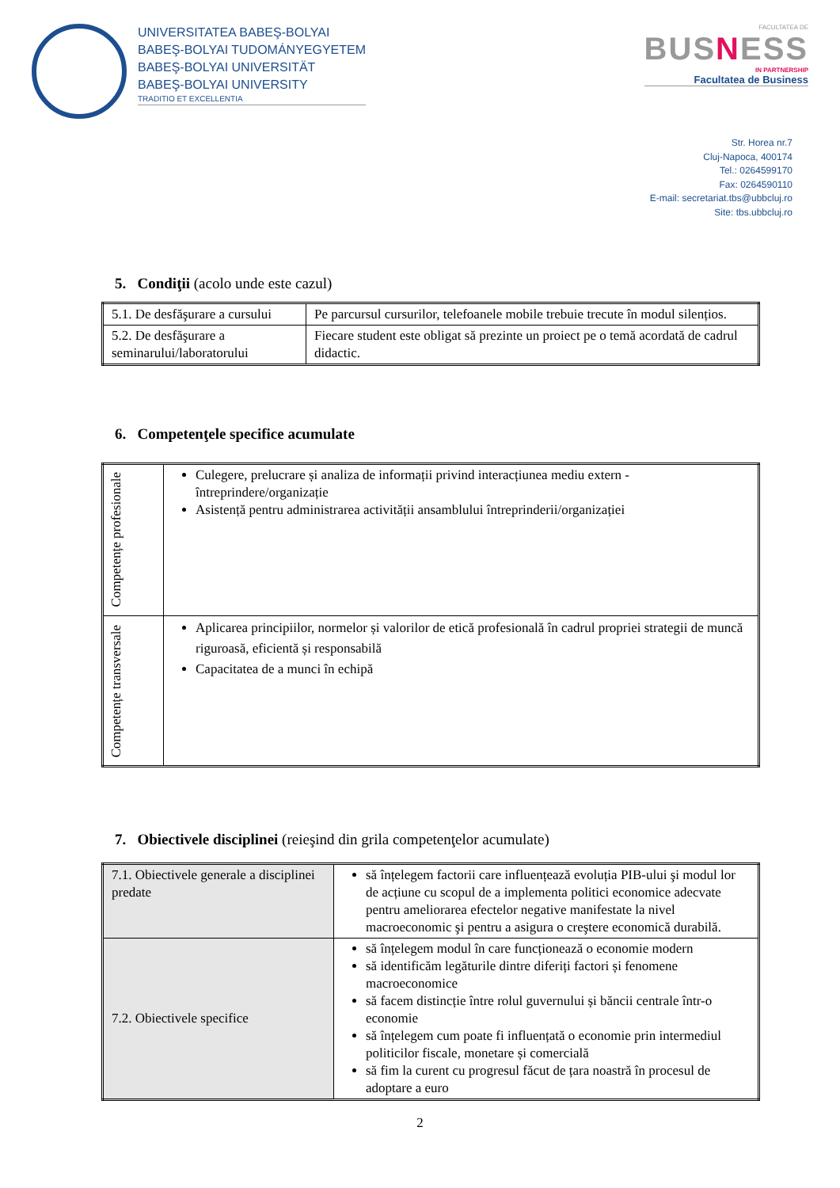UNIVERSITATEA BABEŞ-BOLYAI
BABEŞ-BOLYAI TUDOMÁNYEGYETEM
BABEŞ-BOLYAI UNIVERSITÄT
BABEŞ-BOLYAI UNIVERSITY TRADITIO ET EXCELLENTIA
FACULTATEA DE
BUSNESS
IN PARTNERSHIP
Facultatea de Business
Str. Horea nr.7
Cluj-Napoca, 400174
Tel.: 0264599170
Fax: 0264590110
E-mail: secretariat.tbs@ubbcluj.ro
Site: tbs.ubbcluj.ro
5. Condiţii (acolo unde este cazul)
| 5.1. De desfăşurare a cursului | Pe parcursul cursurilor, telefoanele mobile trebuie trecute în modul silențios. |
| 5.2. De desfăşurare a seminarului/laboratorului | Fiecare student este obligat să prezinte un proiect pe o temă acordată de cadrul didactic. |
6. Competenţele specifice acumulate
| Competențe profesionale | Culegere, prelucrare și analiza de informații privind interacțiunea mediu extern - întreprindere/organizație Asistență pentru administrarea activității ansamblului întreprinderii/organizației |
| Competențe transversale | Aplicarea principiilor, normelor și valorilor de etică profesională în cadrul propriei strategii de muncă riguroasă, eficientă și responsabilă Capacitatea de a munci în echipă |
7. Obiectivele disciplinei (reieşind din grila competenţelor acumulate)
| 7.1. Obiectivele generale a disciplinei predate | să înțelegem factorii care influențează evoluția PIB-ului şi modul lor de acțiune cu scopul de a implementa politici economice adecvate pentru ameliorarea efectelor negative manifestate la nivel macroeconomic şi pentru a asigura o creştere economică durabilă. |
| 7.2. Obiectivele specifice | să înțelegem modul în care funcționează o economie modern să identificăm legăturile dintre diferiți factori și fenomene macroeconomice să facem distincție între rolul guvernului și băncii centrale într-o economie să înțelegem cum poate fi influențată o economie prin intermediul politicilor fiscale, monetare și comercială să fim la curent cu progresul făcut de țara noastră în procesul de adoptare a euro |
2